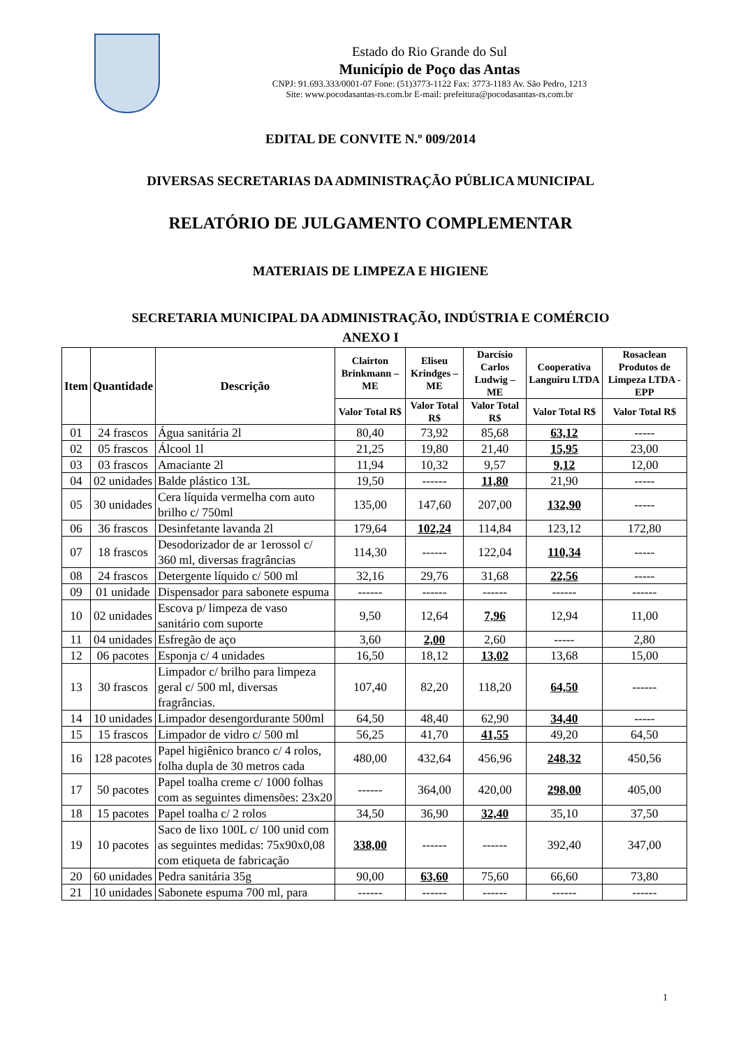Estado do Rio Grande do Sul
Município de Poço das Antas
CNPJ: 91.693.333/0001-07 Fone: (51)3773-1122 Fax: 3773-1183 Av. São Pedro, 1213
Site: www.pocodasantas-rs.com.br E-mail: prefeitura@pocodasantas-rs.com.br
EDITAL DE CONVITE N.º 009/2014
DIVERSAS SECRETARIAS DA ADMINISTRAÇÃO PÚBLICA MUNICIPAL
RELATÓRIO DE JULGAMENTO COMPLEMENTAR
MATERIAIS DE LIMPEZA E HIGIENE
SECRETARIA MUNICIPAL DA ADMINISTRAÇÃO, INDÚSTRIA E COMÉRCIO
ANEXO I
| Item | Quantidade | Descrição | Clairton Brinkmann – ME | Eliseu Krindges – ME | Darcísio Carlos Ludwig – ME | Cooperativa Languiru LTDA | Rosaclean Produtos de Limpeza LTDA - EPP |
| --- | --- | --- | --- | --- | --- | --- | --- |
| | | | Valor Total R$ | Valor Total R$ | Valor Total R$ | Valor Total R$ | Valor Total R$ |
| 01 | 24 frascos | Água sanitária 2l | 80,40 | 73,92 | 85,68 | 63,12 | ----- |
| 02 | 05 frascos | Álcool 1l | 21,25 | 19,80 | 21,40 | 15,95 | 23,00 |
| 03 | 03 frascos | Amaciante 2l | 11,94 | 10,32 | 9,57 | 9,12 | 12,00 |
| 04 | 02 unidades | Balde plástico 13L | 19,50 | ------ | 11,80 | 21,90 | ----- |
| 05 | 30 unidades | Cera líquida vermelha com auto brilho c/ 750ml | 135,00 | 147,60 | 207,00 | 132,90 | ----- |
| 06 | 36 frascos | Desinfetante lavanda 2l | 179,64 | 102,24 | 114,84 | 123,12 | 172,80 |
| 07 | 18 frascos | Desodorizador de ar 1erossol c/ 360 ml, diversas fragrâncias | 114,30 | ------ | 122,04 | 110,34 | ----- |
| 08 | 24 frascos | Detergente líquido c/ 500 ml | 32,16 | 29,76 | 31,68 | 22,56 | ----- |
| 09 | 01 unidade | Dispensador para sabonete espuma | ------ | ------ | ------ | ------ | ------ |
| 10 | 02 unidades | Escova p/ limpeza de vaso sanitário com suporte | 9,50 | 12,64 | 7,96 | 12,94 | 11,00 |
| 11 | 04 unidades | Esfregão de aço | 3,60 | 2,00 | 2,60 | ----- | 2,80 |
| 12 | 06 pacotes | Esponja c/ 4 unidades | 16,50 | 18,12 | 13,02 | 13,68 | 15,00 |
| 13 | 30 frascos | Limpador c/ brilho para limpeza geral c/ 500 ml, diversas fragrâncias. | 107,40 | 82,20 | 118,20 | 64,50 | ------ |
| 14 | 10 unidades | Limpador desengordurante 500ml | 64,50 | 48,40 | 62,90 | 34,40 | ----- |
| 15 | 15 frascos | Limpador de vidro c/ 500 ml | 56,25 | 41,70 | 41,55 | 49,20 | 64,50 |
| 16 | 128 pacotes | Papel higiênico branco c/ 4 rolos, folha dupla de 30 metros cada | 480,00 | 432,64 | 456,96 | 248,32 | 450,56 |
| 17 | 50 pacotes | Papel toalha creme c/ 1000 folhas com as seguintes dimensões: 23x20 | ------ | 364,00 | 420,00 | 298,00 | 405,00 |
| 18 | 15 pacotes | Papel toalha c/ 2 rolos | 34,50 | 36,90 | 32,40 | 35,10 | 37,50 |
| 19 | 10 pacotes | Saco de lixo 100L c/ 100 unid com as seguintes medidas: 75x90x0,08 com etiqueta de fabricação | 338,00 | ------ | ------ | 392,40 | 347,00 |
| 20 | 60 unidades | Pedra sanitária 35g | 90,00 | 63,60 | 75,60 | 66,60 | 73,80 |
| 21 | 10 unidades | Sabonete espuma 700 ml, para | ------ | ------ | ------ | ------ | ------ |
1